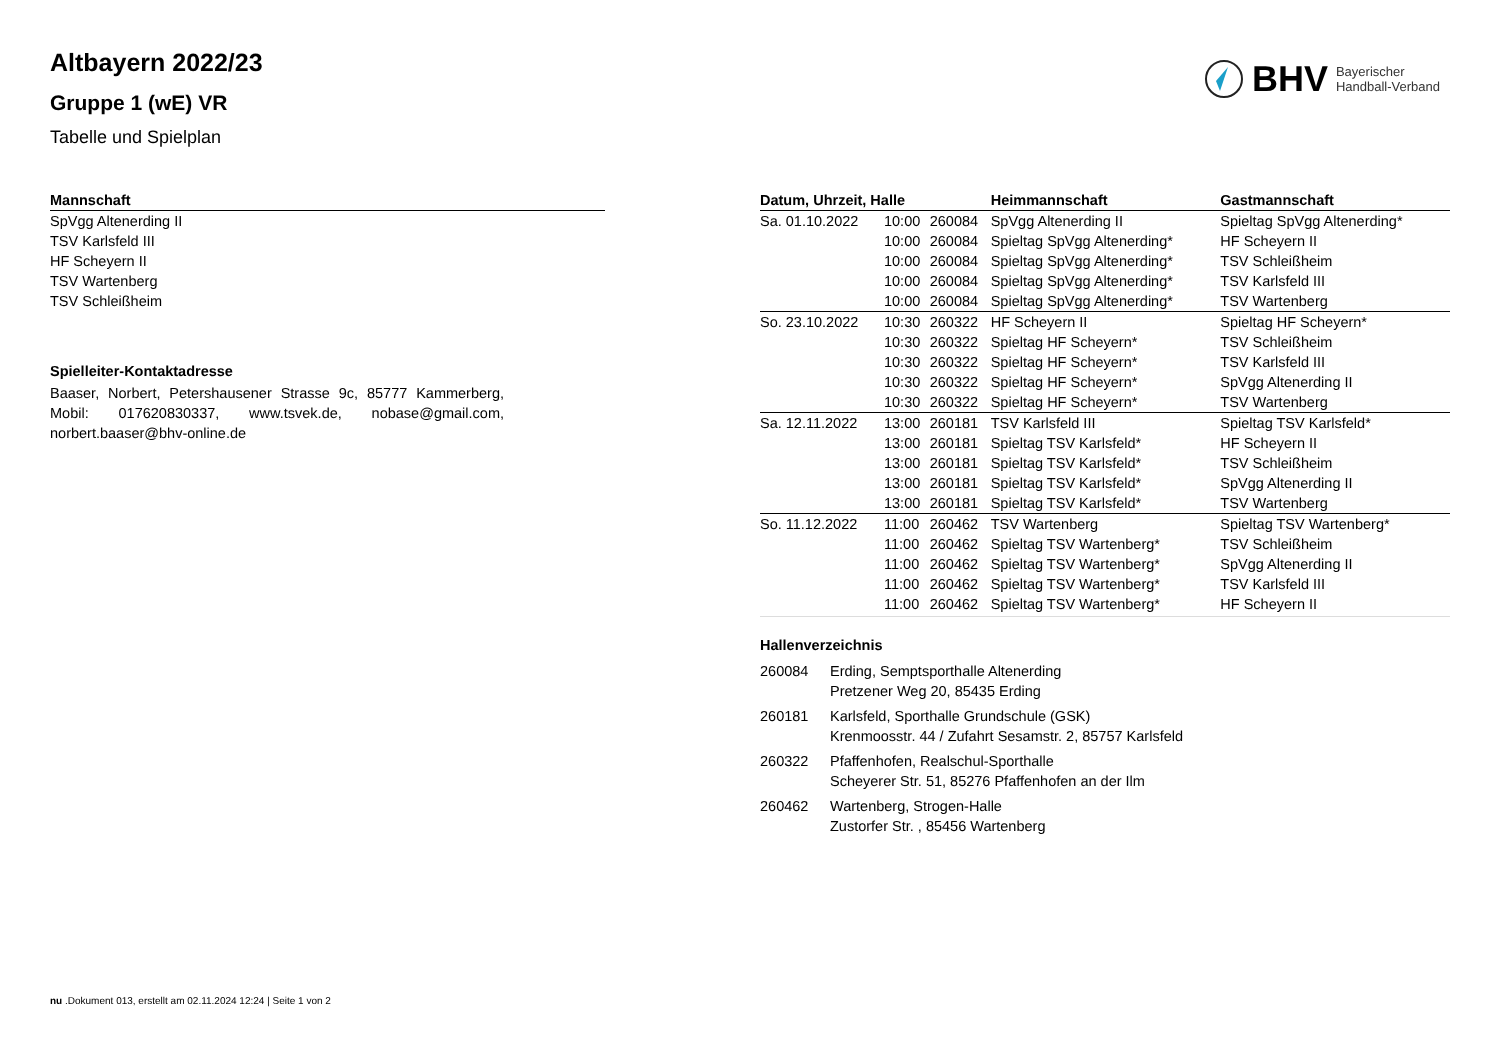BHV
Bayerischer
Handball-Verband
Altbayern 2022/23
Gruppe 1 (wE) VR
Tabelle und Spielplan
| Mannschaft |
| --- |
| SpVgg Altenerding II |
| TSV Karlsfeld III |
| HF Scheyern II |
| TSV Wartenberg |
| TSV Schleißheim |
Spielleiter-Kontaktadresse
Baaser, Norbert, Petershausener Strasse 9c, 85777 Kammerberg, Mobil: 017620830337, www.tsvek.de, nobase@gmail.com, norbert.baaser@bhv-online.de
| Datum, Uhrzeit, Halle | | | Heimmannschaft | Gastmannschaft |
| --- | --- | --- | --- | --- |
| Sa. 01.10.2022 | 10:00 | 260084 | SpVgg Altenerding II | Spieltag SpVgg Altenerding* |
| | 10:00 | 260084 | Spieltag SpVgg Altenerding* | HF Scheyern II |
| | 10:00 | 260084 | Spieltag SpVgg Altenerding* | TSV Schleißheim |
| | 10:00 | 260084 | Spieltag SpVgg Altenerding* | TSV Karlsfeld III |
| | 10:00 | 260084 | Spieltag SpVgg Altenerding* | TSV Wartenberg |
| So. 23.10.2022 | 10:30 | 260322 | HF Scheyern II | Spieltag HF Scheyern* |
| | 10:30 | 260322 | Spieltag HF Scheyern* | TSV Schleißheim |
| | 10:30 | 260322 | Spieltag HF Scheyern* | TSV Karlsfeld III |
| | 10:30 | 260322 | Spieltag HF Scheyern* | SpVgg Altenerding II |
| | 10:30 | 260322 | Spieltag HF Scheyern* | TSV Wartenberg |
| Sa. 12.11.2022 | 13:00 | 260181 | TSV Karlsfeld III | Spieltag TSV Karlsfeld* |
| | 13:00 | 260181 | Spieltag TSV Karlsfeld* | HF Scheyern II |
| | 13:00 | 260181 | Spieltag TSV Karlsfeld* | TSV Schleißheim |
| | 13:00 | 260181 | Spieltag TSV Karlsfeld* | SpVgg Altenerding II |
| | 13:00 | 260181 | Spieltag TSV Karlsfeld* | TSV Wartenberg |
| So. 11.12.2022 | 11:00 | 260462 | TSV Wartenberg | Spieltag TSV Wartenberg* |
| | 11:00 | 260462 | Spieltag TSV Wartenberg* | TSV Schleißheim |
| | 11:00 | 260462 | Spieltag TSV Wartenberg* | SpVgg Altenerding II |
| | 11:00 | 260462 | Spieltag TSV Wartenberg* | TSV Karlsfeld III |
| | 11:00 | 260462 | Spieltag TSV Wartenberg* | HF Scheyern II |
Hallenverzeichnis
260084 Erding, Semptsporthalle Altenerding
Pretzener Weg 20, 85435 Erding
260181 Karlsfeld, Sporthalle Grundschule (GSK)
Krenmoosstr. 44 / Zufahrt Sesamstr. 2, 85757 Karlsfeld
260322 Pfaffenhofen, Realschul-Sporthalle
Scheyerer Str. 51, 85276 Pfaffenhofen an der Ilm
260462 Wartenberg, Strogen-Halle
Zustorfer Str. , 85456 Wartenberg
nu .Dokument 013, erstellt am 02.11.2024 12:24 | Seite 1 von 2